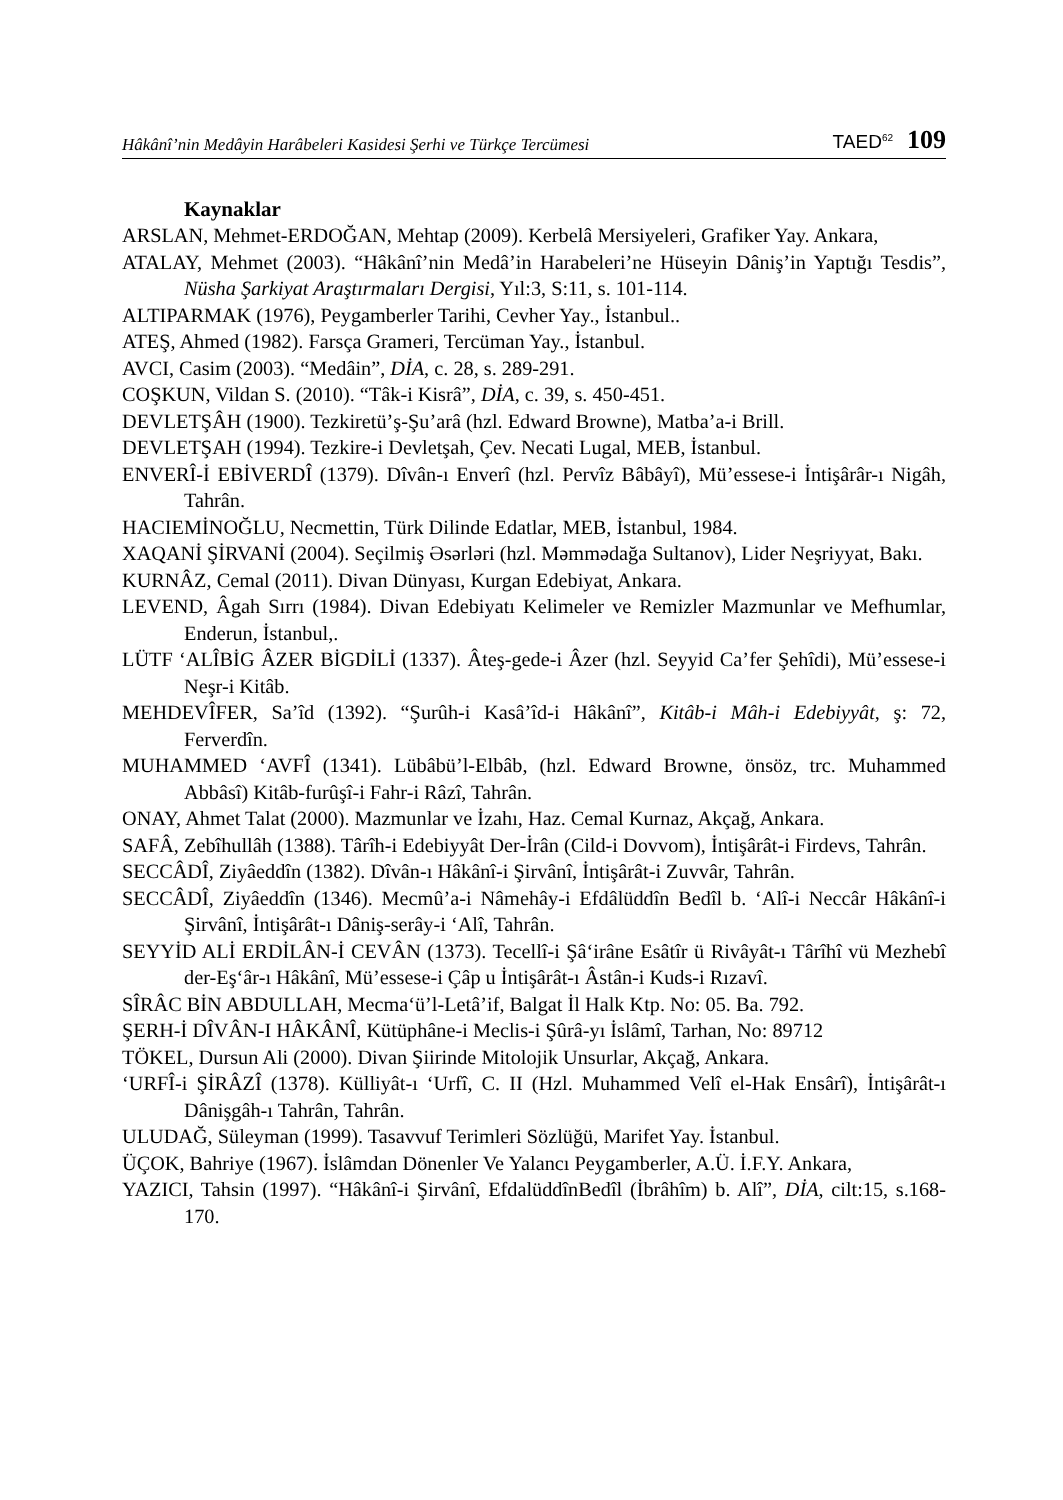Hâkânî’nin Medâyin Harâbeleri Kasidesi Şerhi ve Türkçe Tercümesi TAED<sup>62</sup> 109
Kaynaklar
ARSLAN, Mehmet-ERDOĞAN, Mehtap (2009). Kerbelâ Mersiyeleri, Grafiker Yay. Ankara,
ATALAY, Mehmet (2003). “Hâkânî’nin Medâ’in Harabeleri’ne Hüseyin Dâniş’in Yaptığı Tesdis”, Nüsha Şarkiyat Araştırmaları Dergisi, Yıl:3, S:11, s. 101-114.
ALTIPARMAK (1976), Peygamberler Tarihi, Cevher Yay., İstanbul..
ATEŞ, Ahmed (1982). Farsça Grameri, Tercüman Yay., İstanbul.
AVCI, Casim (2003). “Medâin”, DİA, c. 28, s. 289-291.
COŞKUN, Vildan S. (2010). “Tâk-i Kisrâ”, DİA, c. 39, s. 450-451.
DEVLETŞÂH (1900). Tezkiretü’ş-Şu’arâ (hzl. Edward Browne), Matba’a-i Brill.
DEVLETŞAH (1994). Tezkire-i Devletşah, Çev. Necati Lugal, MEB, İstanbul.
ENVERÎ-İ EBİVERDÎ (1379). Dîvân-ı Enverî (hzl. Pervîz Bâbâyî), Mü’essese-i İntişârâr-ı Nigâh, Tahrân.
HACIEMİNOĞLU, Necmettin, Türk Dilinde Edatlar, MEB, İstanbul, 1984.
XAQANİ ŞİRVANİ (2004). Seçilmiş Əsərləri (hzl. Məmmədağa Sultanov), Lider Neşriyyat, Bakı.
KURNÂZ, Cemal (2011). Divan Dünyası, Kurgan Edebiyat, Ankara.
LEVEND, Âgah Sırrı (1984). Divan Edebiyatı Kelimeler ve Remizler Mazmunlar ve Mefhumlar, Enderun, İstanbul,.
LÜTF ‘ALÎBİG ÂZER BİGDİLİ (1337). Âteş-gede-i Âzer (hzl. Seyyid Ca’fer Şehîdi), Mü’essese-i Neşr-i Kitâb.
MEHDEVÎFER, Sa’îd (1392). “Şurûh-i Kasâ’îd-i Hâkânî”, Kitâb-i Mâh-i Edebiyyât, ş: 72, Ferverdîn.
MUHAMMED ‘AVFÎ (1341). Lübâbü’l-Elbâb, (hzl. Edward Browne, önsöz, trc. Muhammed Abbâsî) Kitâb-furûşî-i Fahr-i Râzî, Tahrân.
ONAY, Ahmet Talat (2000). Mazmunlar ve İzahı, Haz. Cemal Kurnaz, Akçağ, Ankara.
SAFÂ, Zebîhullâh (1388). Târîh-i Edebiyyât Der-İrân (Cild-i Dovvom), İntişârât-i Firdevs, Tahrân.
SECCÂDÎ, Ziyâeddîn (1382). Dîvân-ı Hâkânî-i Şirvânî, İntişârât-i Zuvvâr, Tahrân.
SECCÂDÎ, Ziyâeddîn (1346). Mecmû’a-i Nâmehây-i Efdâlüddîn Bedîl b. ‘Alî-i Neccâr Hâkânî-i Şirvânî, İntişârât-ı Dâniş-serây-i ‘Alî, Tahrân.
SEYYİD ALİ ERDİLÂN-İ CEVÂN (1373). Tecellî-i Şâ‘irâne Esâtîr ü Rivâyât-ı Târîhî vü Mezhebî der-Eş‘âr-ı Hâkânî, Mü’essese-i Çâp u İntişârât-ı Âstân-i Kuds-i Rızavî.
SÎRÂC BİN ABDULLAH, Mecma‘ü’l-Letâ’if, Balgat İl Halk Ktp. No: 05. Ba. 792.
ŞERH-İ DÎVÂN-I HÂKÂNÎ, Kütüphâne-i Meclis-i Şûrâ-yı İslâmî, Tarhan, No: 89712
TÖKEL, Dursun Ali (2000). Divan Şiirinde Mitolojik Unsurlar, Akçağ, Ankara.
‘URFÎ-i ŞİRÂZÎ (1378). Külliyât-ı ‘Urfî, C. II (Hzl. Muhammed Velî el-Hak Ensârî), İntişârât-ı Dânişgâh-ı Tahrân, Tahrân.
ULUDAĞ, Süleyman (1999). Tasavvuf Terimleri Sözlüğü, Marifet Yay. İstanbul.
ÜÇOK, Bahriye (1967). İslâmdan Dönenler Ve Yalancı Peygamberler, A.Ü. İ.F.Y. Ankara,
YAZICI, Tahsin (1997). “Hâkânî-i Şirvânî, EfdalüddînBedîl (İbrâhîm) b. Alî”, DİA, cilt:15, s.168-170.